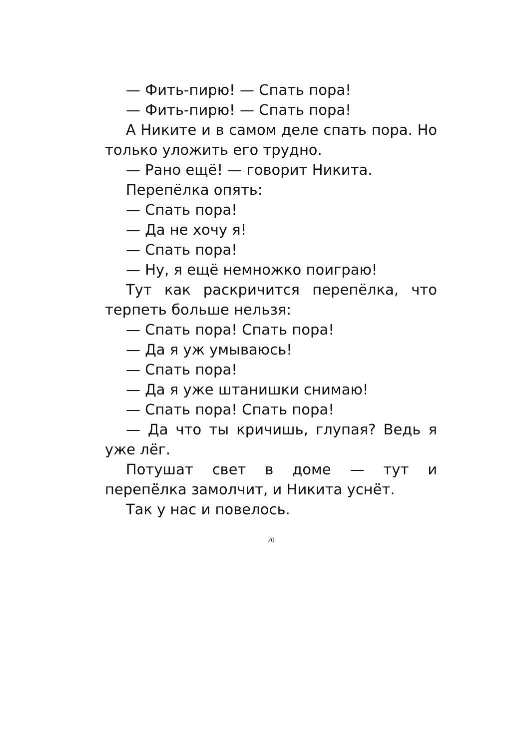— Фить-пирю! — Спать пора!
— Фить-пирю! — Спать пора!
А Никите и в самом деле спать пора. Но только уложить его трудно.
— Рано ещё! — говорит Никита.
Перепёлка опять:
— Спать пора!
— Да не хочу я!
— Спать пора!
— Ну, я ещё немножко поиграю!
Тут как раскричится перепёлка, что терпеть больше нельзя:
— Спать пора! Спать пора!
— Да я уж умываюсь!
— Спать пора!
— Да я уже штанишки снимаю!
— Спать пора! Спать пора!
— Да что ты кричишь, глупая? Ведь я уже лёг.
Потушат свет в доме — тут и перепёлка замолчит, и Никита уснёт.
Так у нас и повелось.
20